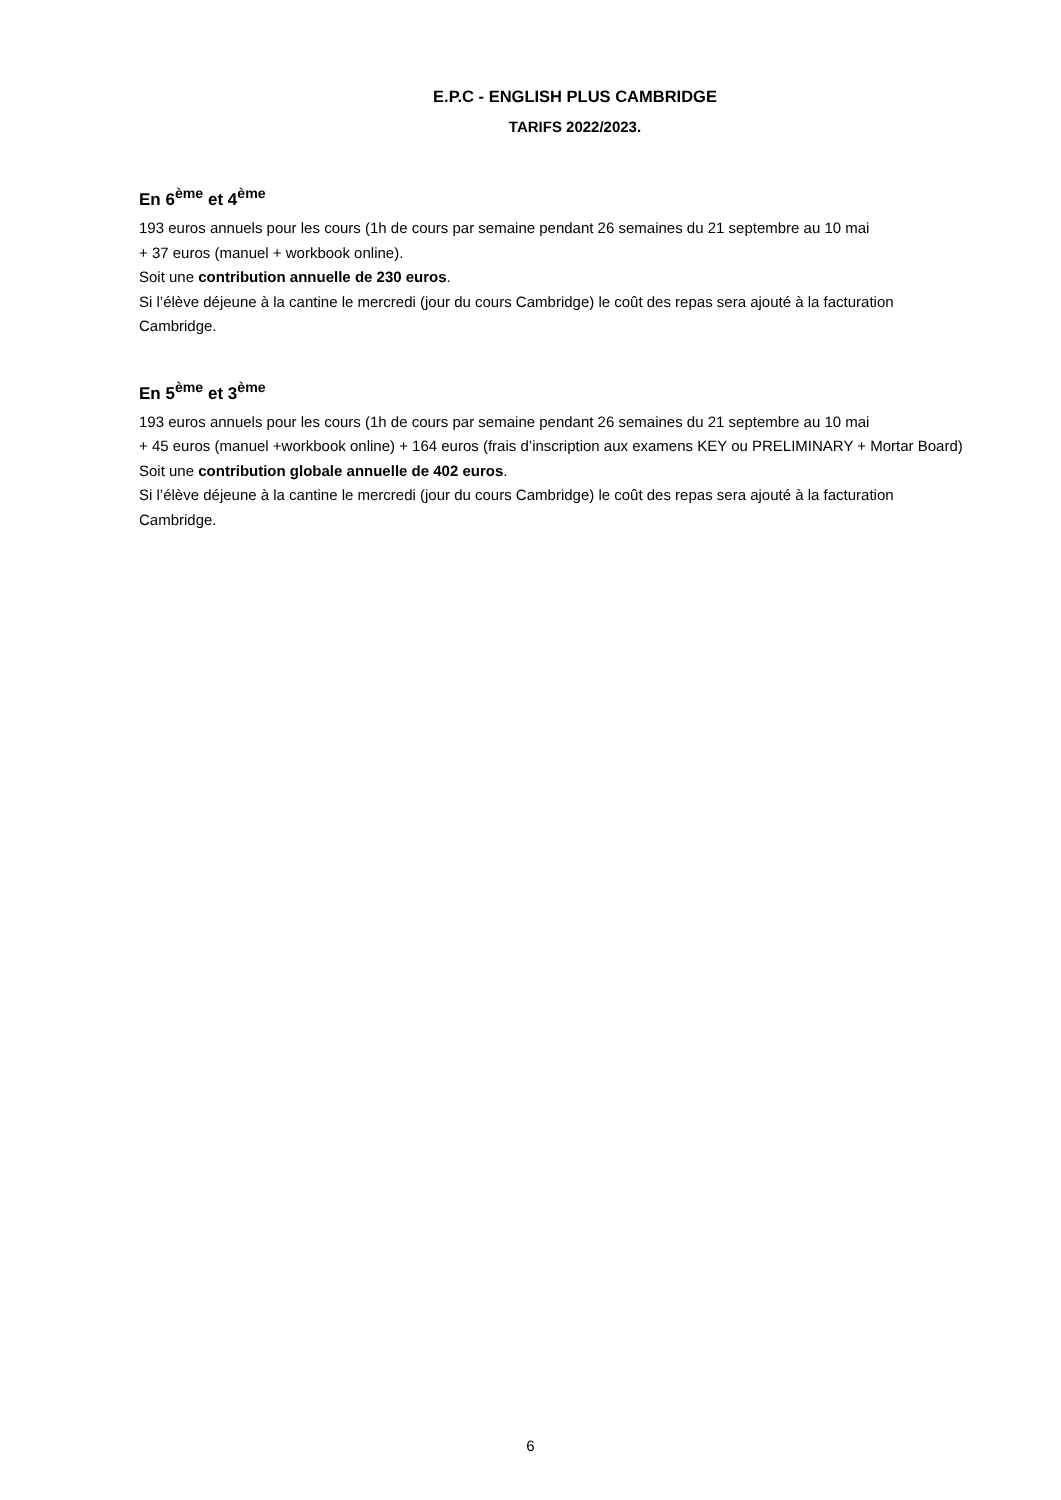E.P.C - ENGLISH PLUS CAMBRIDGE
TARIFS 2022/2023.
En 6<sup>ème</sup> et 4<sup>ème</sup>
193 euros annuels pour les cours (1h de cours par semaine pendant 26 semaines du 21 septembre au 10 mai
+ 37 euros (manuel + workbook online).
Soit une contribution annuelle de 230 euros.
Si l’élève déjeune à la cantine le mercredi (jour du cours Cambridge) le coût des repas sera ajouté à la facturation Cambridge.
En 5<sup>ème</sup> et 3<sup>ème</sup>
193 euros annuels pour les cours (1h de cours par semaine pendant 26 semaines du 21 septembre au 10 mai
+ 45 euros (manuel +workbook online) + 164 euros (frais d’inscription aux examens KEY ou PRELIMINARY + Mortar Board)
Soit une contribution globale annuelle de 402 euros.
Si l’élève déjeune à la cantine le mercredi (jour du cours Cambridge) le coût des repas sera ajouté à la facturation Cambridge.
6